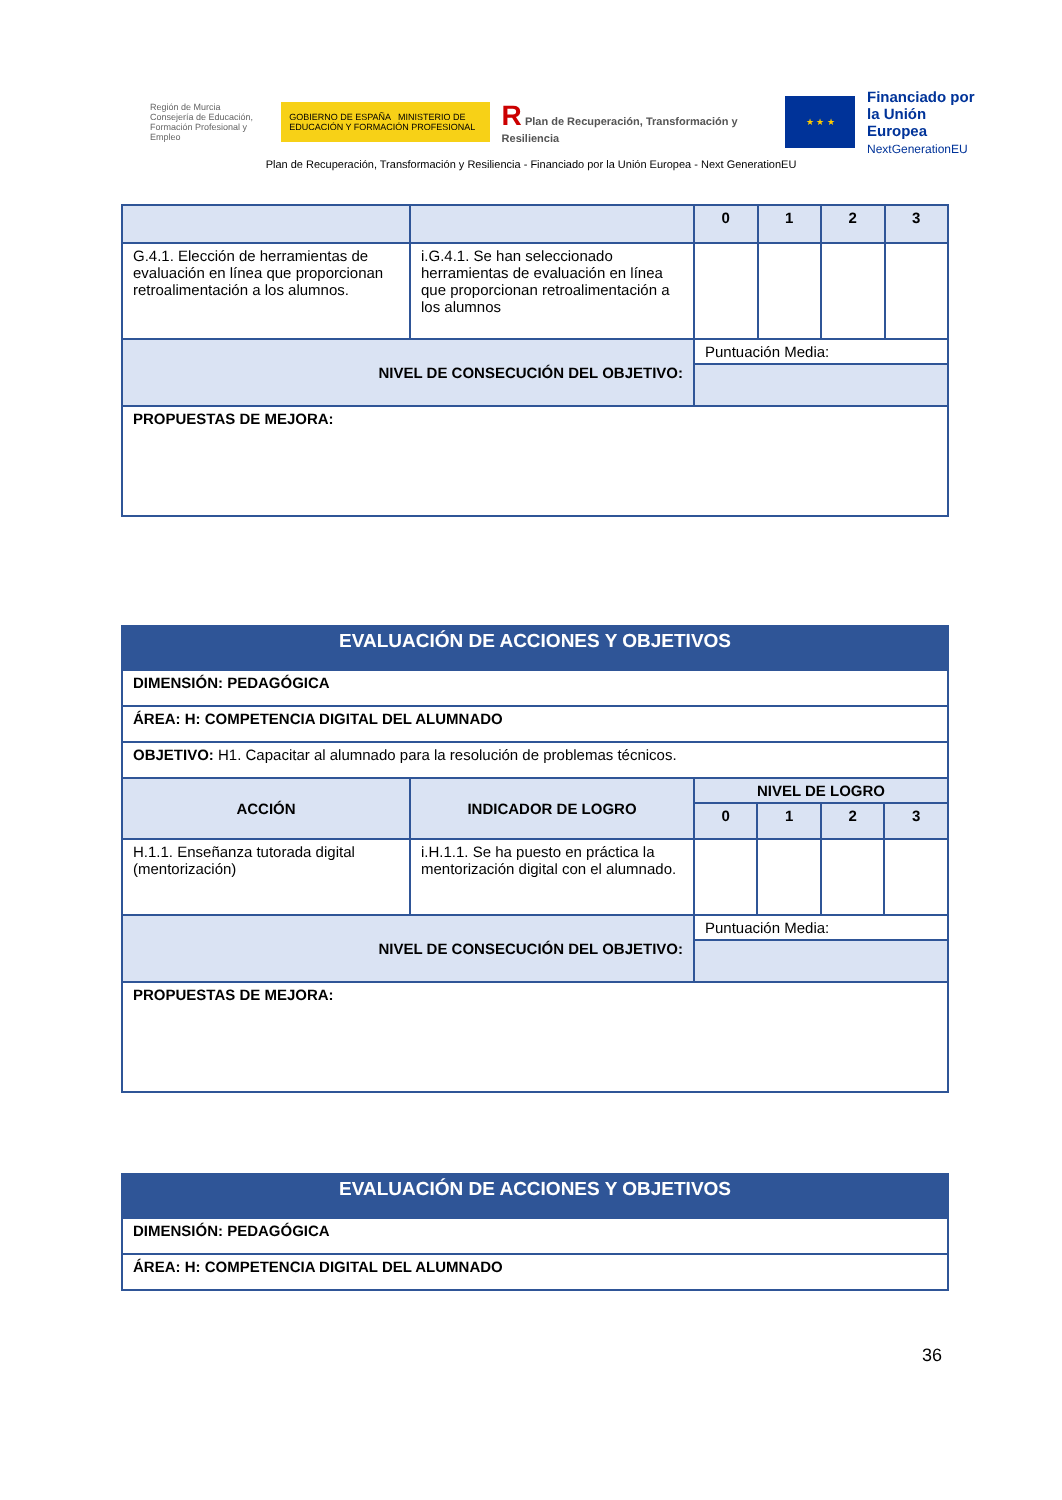Región de Murcia
Consejería de Educación,
Formación Profesional y Empleo
GOBIERNO DE ESPAÑA MINISTERIO DE EDUCACIÓN Y FORMACIÓN PROFESIONAL
R Plan de Recuperación, Transformación y Resiliencia
★ ★ ★
Financiado por
la Unión Europea
NextGenerationEU
Plan de Recuperación, Transformación y Resiliencia - Financiado por la Unión Europea - Next GenerationEU
| | | 0 | 1 | 2 | 3 |
| G.4.1. Elección de herramientas de evaluación en línea que proporcionan retroalimentación a los alumnos. | i.G.4.1. Se han seleccionado herramientas de evaluación en línea que proporcionan retroalimentación a los alumnos | | | | |
| NIVEL DE CONSECUCIÓN DEL OBJETIVO: | | Puntuación Media: | | | |
| PROPUESTAS DE MEJORA: | | | | | |
| EVALUACIÓN DE ACCIONES Y OBJETIVOS | | | | | |
| DIMENSIÓN: PEDAGÓGICA | | | | | |
| ÁREA: H: COMPETENCIA DIGITAL DEL ALUMNADO | | | | | |
| OBJETIVO: H1. Capacitar al alumnado para la resolución de problemas técnicos. | | | | | |
| ACCIÓN | INDICADOR DE LOGRO | NIVEL DE LOGRO | | | |
| | | 0 | 1 | 2 | 3 |
| H.1.1. Enseñanza tutorada digital (mentorización) | i.H.1.1. Se ha puesto en práctica la mentorización digital con el alumnado. | | | | |
| NIVEL DE CONSECUCIÓN DEL OBJETIVO: | | Puntuación Media: | | | |
| PROPUESTAS DE MEJORA: | | | | | |
| EVALUACIÓN DE ACCIONES Y OBJETIVOS |
| DIMENSIÓN: PEDAGÓGICA |
| ÁREA: H: COMPETENCIA DIGITAL DEL ALUMNADO |
36